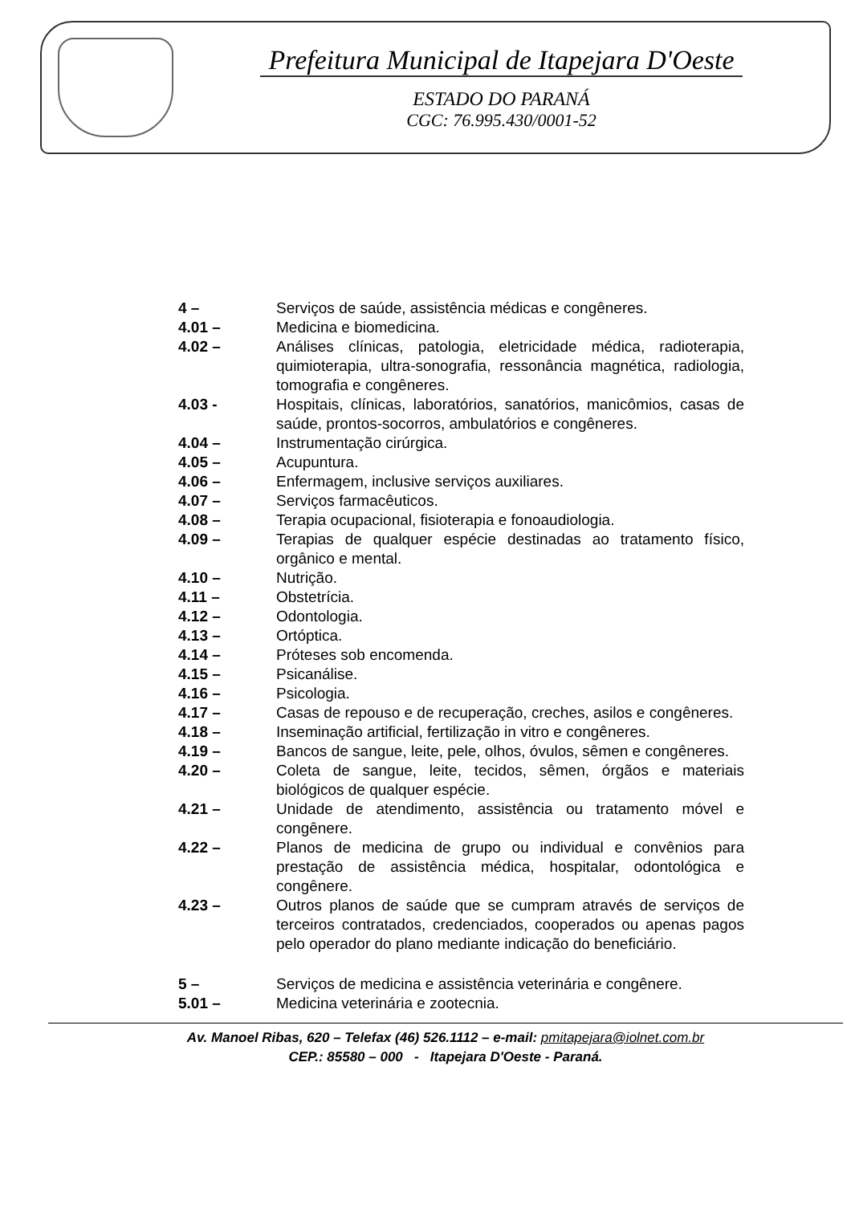Prefeitura Municipal de Itapejara D'Oeste
ESTADO DO PARANÁ
CGC: 76.995.430/0001-52
4 – Serviços de saúde, assistência médicas e congêneres.
4.01 – Medicina e biomedicina.
4.02 – Análises clínicas, patologia, eletricidade médica, radioterapia, quimioterapia, ultra-sonografia, ressonância magnética, radiologia, tomografia e congêneres.
4.03 - Hospitais, clínicas, laboratórios, sanatórios, manicômios, casas de saúde, prontos-socorros, ambulatórios e congêneres.
4.04 – Instrumentação cirúrgica.
4.05 – Acupuntura.
4.06 – Enfermagem, inclusive serviços auxiliares.
4.07 – Serviços farmacêuticos.
4.08 – Terapia ocupacional, fisioterapia e fonoaudiologia.
4.09 – Terapias de qualquer espécie destinadas ao tratamento físico, orgânico e mental.
4.10 – Nutrição.
4.11 – Obstetrícia.
4.12 – Odontologia.
4.13 – Ortóptica.
4.14 – Próteses sob encomenda.
4.15 – Psicanálise.
4.16 – Psicologia.
4.17 – Casas de repouso e de recuperação, creches, asilos e congêneres.
4.18 – Inseminação artificial, fertilização in vitro e congêneres.
4.19 – Bancos de sangue, leite, pele, olhos, óvulos, sêmen e congêneres.
4.20 – Coleta de sangue, leite, tecidos, sêmen, órgãos e materiais biológicos de qualquer espécie.
4.21 – Unidade de atendimento, assistência ou tratamento móvel e congênere.
4.22 – Planos de medicina de grupo ou individual e convênios para prestação de assistência médica, hospitalar, odontológica e congênere.
4.23 – Outros planos de saúde que se cumpram através de serviços de terceiros contratados, credenciados, cooperados ou apenas pagos pelo operador do plano mediante indicação do beneficiário.
5 – Serviços de medicina e assistência veterinária e congênere.
5.01 – Medicina veterinária e zootecnia.
Av. Manoel Ribas, 620 – Telefax (46) 526.1112 – e-mail: pmitapejara@iolnet.com.br
CEP.: 85580 – 000 - Itapejara D'Oeste - Paraná.